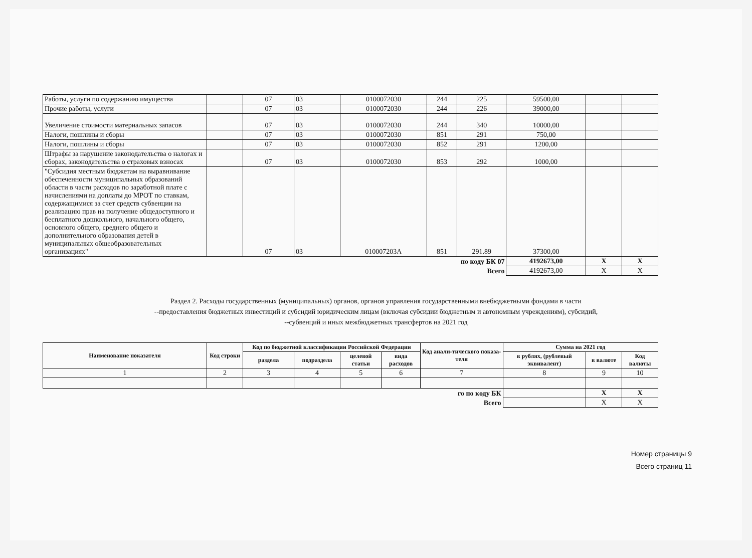| Работы, услуги по содержанию имущества | | 07 | 03 | 0100072030 | 244 | 225 | 59500,00 | | |
| Прочие работы, услуги | | 07 | 03 | 0100072030 | 244 | 226 | 39000,00 | | |
| Увеличение стоимости материальных запасов | | 07 | 03 | 0100072030 | 244 | 340 | 10000,00 | | |
| Налоги, пошлины и сборы | | 07 | 03 | 0100072030 | 851 | 291 | 750,00 | | |
| Налоги, пошлины и сборы | | 07 | 03 | 0100072030 | 852 | 291 | 1200,00 | | |
| Штрафы за нарушение законодательства о налогах и сборах, законодательства о страховых взносах | | 07 | 03 | 0100072030 | 853 | 292 | 1000,00 | | |
| "Субсидия местным бюджетам на выравнивание обеспеченности муниципальных образований области в части расходов по заработной плате с начислениями на доплаты до МРОТ по ставкам, содержащимися за счет средств субвенции на реализацию прав на получение общедоступного и бесплатного дошкольного, начального общего, основного общего, среднего общего и дополнительного образования детей в муниципальных общеобразовательных организациях" | | 07 | 03 | 010007203А | 851 | 291.89 | 37300,00 | | |
| по коду БК 07 | | | | | | | 4192673,00 | X | X |
| Всего | | | | | | | 4192673,00 | X | X |
Раздел 2. Расходы государственных (муниципальных) органов, органов управления государственными внебюджетными фондами в части
--предоставления бюджетных инвестиций и субсидий юридическим лицам (включая субсидии бюджетным и автономным учреждениям), субсидий,
--субвенций и иных межбюджетных трансфертов на 2021 год
| Наименование показателя | Код строки | Код по бюджетной классификации Российской Федерации | | | | Код анали-тического показа-теля | Сумма на 2021 год | | |
| --- | --- | --- | --- | --- | --- | --- | --- | --- | --- |
| | | раздела | подраздела | целевой статьи | вида расходов | | в рублях, (рублевый эквивалент) | в валюте | Код валюты |
| 1 | 2 | 3 | 4 | 5 | 6 | 7 | 8 | 9 | 10 |
| го по коду БК | | | | | | | | X | X |
| Всего | | | | | | | | X | X |
Номер страницы 9
Всего страниц 11